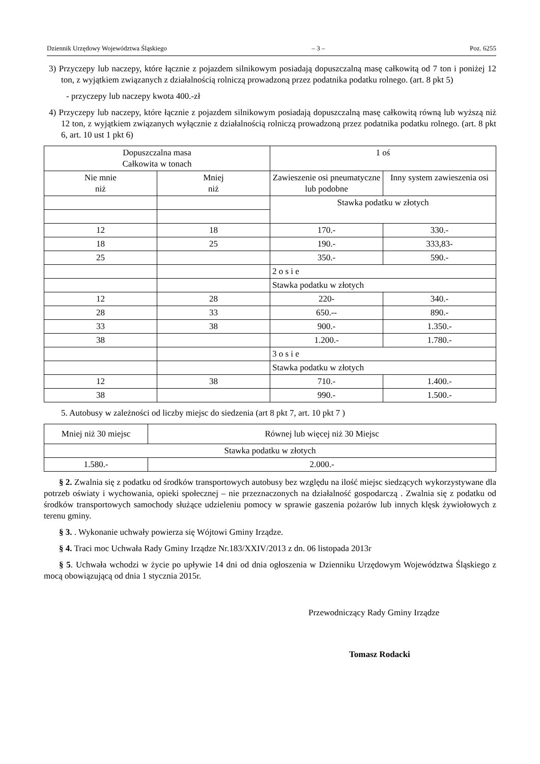Dziennik Urzędowy Województwa Śląskiego – 3 – Poz. 6255
3) Przyczepy lub naczepy, które łącznie z pojazdem silnikowym posiadają dopuszczalną masę całkowitą od 7 ton i poniżej 12 ton, z wyjątkiem związanych z działalnością rolniczą prowadzoną przez podatnika podatku rolnego. (art. 8 pkt 5)
- przyczepy lub naczepy kwota 400.-zł
4) Przyczepy lub naczepy, które łącznie z pojazdem silnikowym posiadają dopuszczalną masę całkowitą równą lub wyższą niż 12 ton, z wyjątkiem związanych wyłącznie z działalnością rolniczą prowadzoną przez podatnika podatku rolnego. (art. 8 pkt 6, art. 10 ust 1 pkt 6)
| Dopuszczalna masa Całkowita w tonach | | 1 oś | |
| Nie mnie niż | Mniej niż | Zawieszenie osi pneumatyczne lub podobne | Inny system zawieszenia osi |
| | | Stawka podatku w złotych | |
| 12 | 18 | 170.- | 330.- |
| 18 | 25 | 190.- | 333,83- |
| 25 | | 350.- | 590.- |
| | | 2 o s i e | |
| | | Stawka podatku w złotych | |
| 12 | 28 | 220- | 340.- |
| 28 | 33 | 650.-- | 890.- |
| 33 | 38 | 900.- | 1.350.- |
| 38 | | 1.200.- | 1.780.- |
| | | 3 o s i e | |
| | | Stawka podatku w złotych | |
| 12 | 38 | 710.- | 1.400.- |
| 38 | | 990.- | 1.500.- |
5. Autobusy w zależności od liczby miejsc do siedzenia (art 8 pkt 7, art. 10 pkt 7 )
| Mniej niż 30 miejsc | Równej lub więcej niż 30 Miejsc |
| Stawka podatku w złotych | |
| 1.580.- | 2.000.- |
§ 2. Zwalnia się z podatku od środków transportowych autobusy bez względu na ilość miejsc siedzących wykorzystywane dla potrzeb oświaty i wychowania, opieki społecznej – nie przeznaczonych na działalność gospodarczą . Zwalnia się z podatku od środków transportowych samochody służące udzieleniu pomocy w sprawie gaszenia pożarów lub innych klęsk żywiołowych z terenu gminy.
§ 3. . Wykonanie uchwały powierza się Wójtowi Gminy Irządze.
§ 4. Traci moc Uchwała Rady Gminy Irządze Nr.183/XXIV/2013 z dn. 06 listopada 2013r
§ 5. Uchwała wchodzi w życie po upływie 14 dni od dnia ogłoszenia w Dzienniku Urzędowym Województwa Śląskiego z mocą obowiązującą od dnia 1 stycznia 2015r.
Przewodniczący Rady Gminy Irządze
Tomasz Rodacki